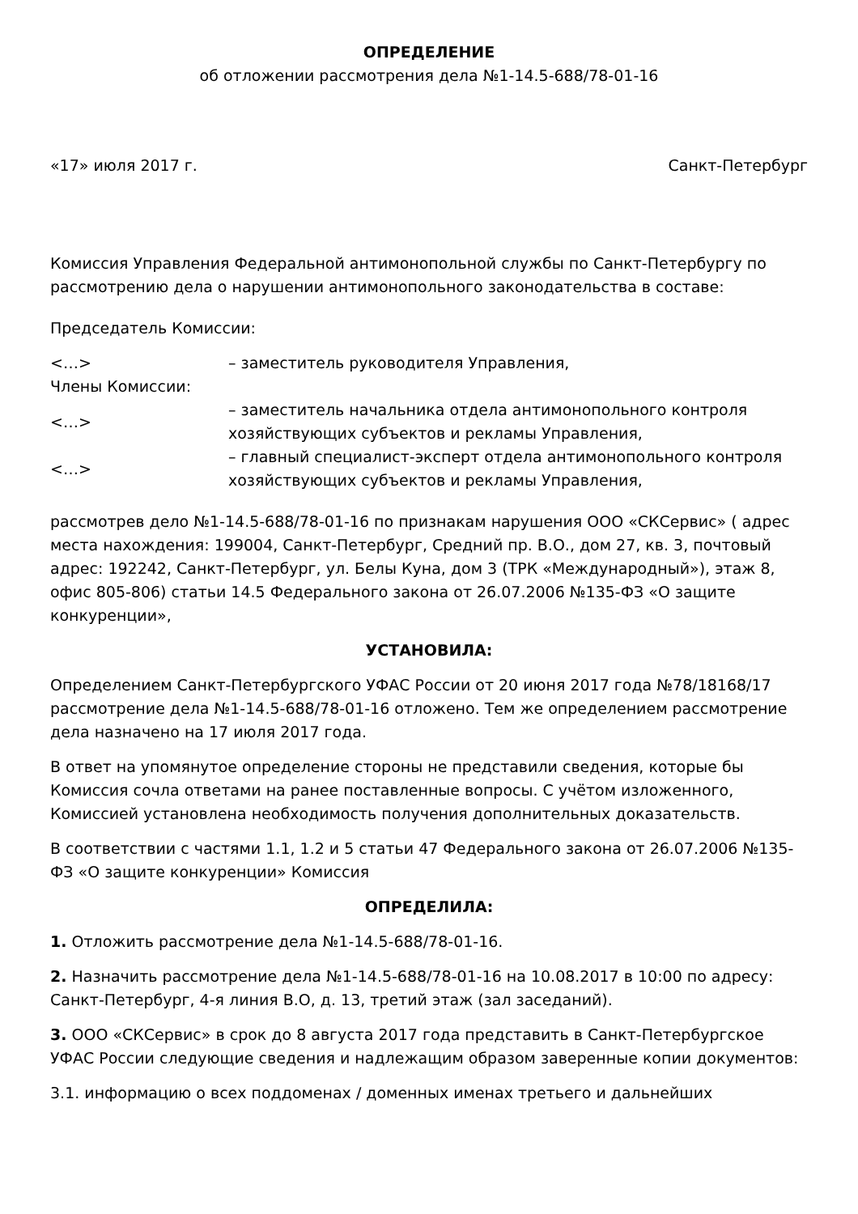ОПРЕДЕЛЕНИЕ
об отложении рассмотрения дела №1-14.5-688/78-01-16
«17» июля 2017 г. Санкт-Петербург
Комиссия Управления Федеральной антимонопольной службы по Санкт-Петербургу по рассмотрению дела о нарушении антимонопольного законодательства в составе:
Председатель Комиссии:
| <…> | – заместитель руководителя Управления, |
| Члены Комиссии: | |
| <…> | – заместитель начальника отдела антимонопольного контроля хозяйствующих субъектов и рекламы Управления, |
| <…> | – главный специалист-эксперт отдела антимонопольного контроля хозяйствующих субъектов и рекламы Управления, |
рассмотрев дело №1-14.5-688/78-01-16 по признакам нарушения ООО «СКСервис» ( адрес места нахождения: 199004, Санкт-Петербург, Средний пр. В.О., дом 27, кв. 3, почтовый адрес: 192242, Санкт-Петербург, ул. Белы Куна, дом 3 (ТРК «Международный»), этаж 8, офис 805-806) статьи 14.5 Федерального закона от 26.07.2006 №135-ФЗ «О защите конкуренции»,
УСТАНОВИЛА:
Определением Санкт-Петербургского УФАС России от 20 июня 2017 года №78/18168/17 рассмотрение дела №1-14.5-688/78-01-16 отложено. Тем же определением рассмотрение дела назначено на 17 июля 2017 года.
В ответ на упомянутое определение стороны не представили сведения, которые бы Комиссия сочла ответами на ранее поставленные вопросы. С учётом изложенного, Комиссией установлена необходимость получения дополнительных доказательств.
В соответствии с частями 1.1, 1.2 и 5 статьи 47 Федерального закона от 26.07.2006 №135-ФЗ «О защите конкуренции» Комиссия
ОПРЕДЕЛИЛА:
1. Отложить рассмотрение дела №1-14.5-688/78-01-16.
2. Назначить рассмотрение дела №1-14.5-688/78-01-16 на 10.08.2017 в 10:00 по адресу: Санкт-Петербург, 4-я линия В.О, д. 13, третий этаж (зал заседаний).
3. ООО «СКСервис» в срок до 8 августа 2017 года представить в Санкт-Петербургское УФАС России следующие сведения и надлежащим образом заверенные копии документов:
3.1. информацию о всех поддоменах / доменных именах третьего и дальнейших